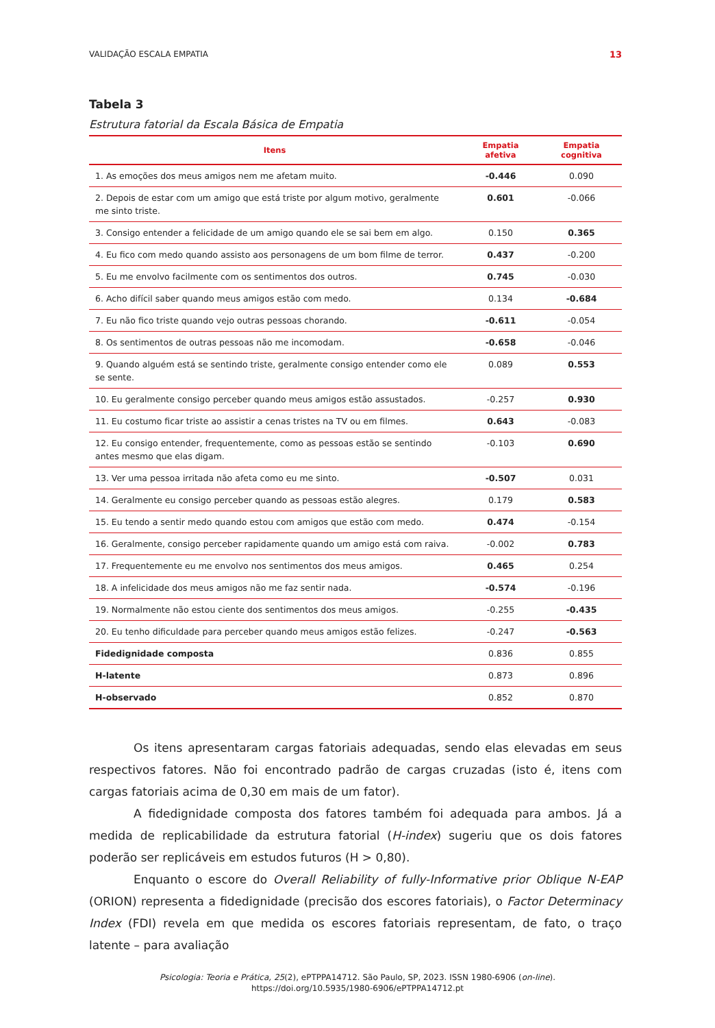VALIDAÇÃO ESCALA EMPATIA 13
Tabela 3
Estrutura fatorial da Escala Básica de Empatia
| Itens | Empatia afetiva | Empatia cognitiva |
| --- | --- | --- |
| 1. As emoções dos meus amigos nem me afetam muito. | -0.446 | 0.090 |
| 2. Depois de estar com um amigo que está triste por algum motivo, geralmente me sinto triste. | 0.601 | -0.066 |
| 3. Consigo entender a felicidade de um amigo quando ele se sai bem em algo. | 0.150 | 0.365 |
| 4. Eu fico com medo quando assisto aos personagens de um bom filme de terror. | 0.437 | -0.200 |
| 5. Eu me envolvo facilmente com os sentimentos dos outros. | 0.745 | -0.030 |
| 6. Acho difícil saber quando meus amigos estão com medo. | 0.134 | -0.684 |
| 7. Eu não fico triste quando vejo outras pessoas chorando. | -0.611 | -0.054 |
| 8. Os sentimentos de outras pessoas não me incomodam. | -0.658 | -0.046 |
| 9. Quando alguém está se sentindo triste, geralmente consigo entender como ele se sente. | 0.089 | 0.553 |
| 10. Eu geralmente consigo perceber quando meus amigos estão assustados. | -0.257 | 0.930 |
| 11. Eu costumo ficar triste ao assistir a cenas tristes na TV ou em filmes. | 0.643 | -0.083 |
| 12. Eu consigo entender, frequentemente, como as pessoas estão se sentindo antes mesmo que elas digam. | -0.103 | 0.690 |
| 13. Ver uma pessoa irritada não afeta como eu me sinto. | -0.507 | 0.031 |
| 14. Geralmente eu consigo perceber quando as pessoas estão alegres. | 0.179 | 0.583 |
| 15. Eu tendo a sentir medo quando estou com amigos que estão com medo. | 0.474 | -0.154 |
| 16. Geralmente, consigo perceber rapidamente quando um amigo está com raiva. | -0.002 | 0.783 |
| 17. Frequentemente eu me envolvo nos sentimentos dos meus amigos. | 0.465 | 0.254 |
| 18. A infelicidade dos meus amigos não me faz sentir nada. | -0.574 | -0.196 |
| 19. Normalmente não estou ciente dos sentimentos dos meus amigos. | -0.255 | -0.435 |
| 20. Eu tenho dificuldade para perceber quando meus amigos estão felizes. | -0.247 | -0.563 |
| Fidedignidade composta | 0.836 | 0.855 |
| H-latente | 0.873 | 0.896 |
| H-observado | 0.852 | 0.870 |
Os itens apresentaram cargas fatoriais adequadas, sendo elas elevadas em seus respectivos fatores. Não foi encontrado padrão de cargas cruzadas (isto é, itens com cargas fatoriais acima de 0,30 em mais de um fator).
A fidedignidade composta dos fatores também foi adequada para ambos. Já a medida de replicabilidade da estrutura fatorial (H-index) sugeriu que os dois fatores poderão ser replicáveis em estudos futuros (H > 0,80).
Enquanto o escore do Overall Reliability of fully-Informative prior Oblique N-EAP (ORION) representa a fidedignidade (precisão dos escores fatoriais), o Factor Determinacy Index (FDI) revela em que medida os escores fatoriais representam, de fato, o traço latente – para avaliação
Psicologia: Teoria e Prática, 25(2), ePTPPA14712. São Paulo, SP, 2023. ISSN 1980-6906 (on-line).
https://doi.org/10.5935/1980-6906/ePTPPA14712.pt